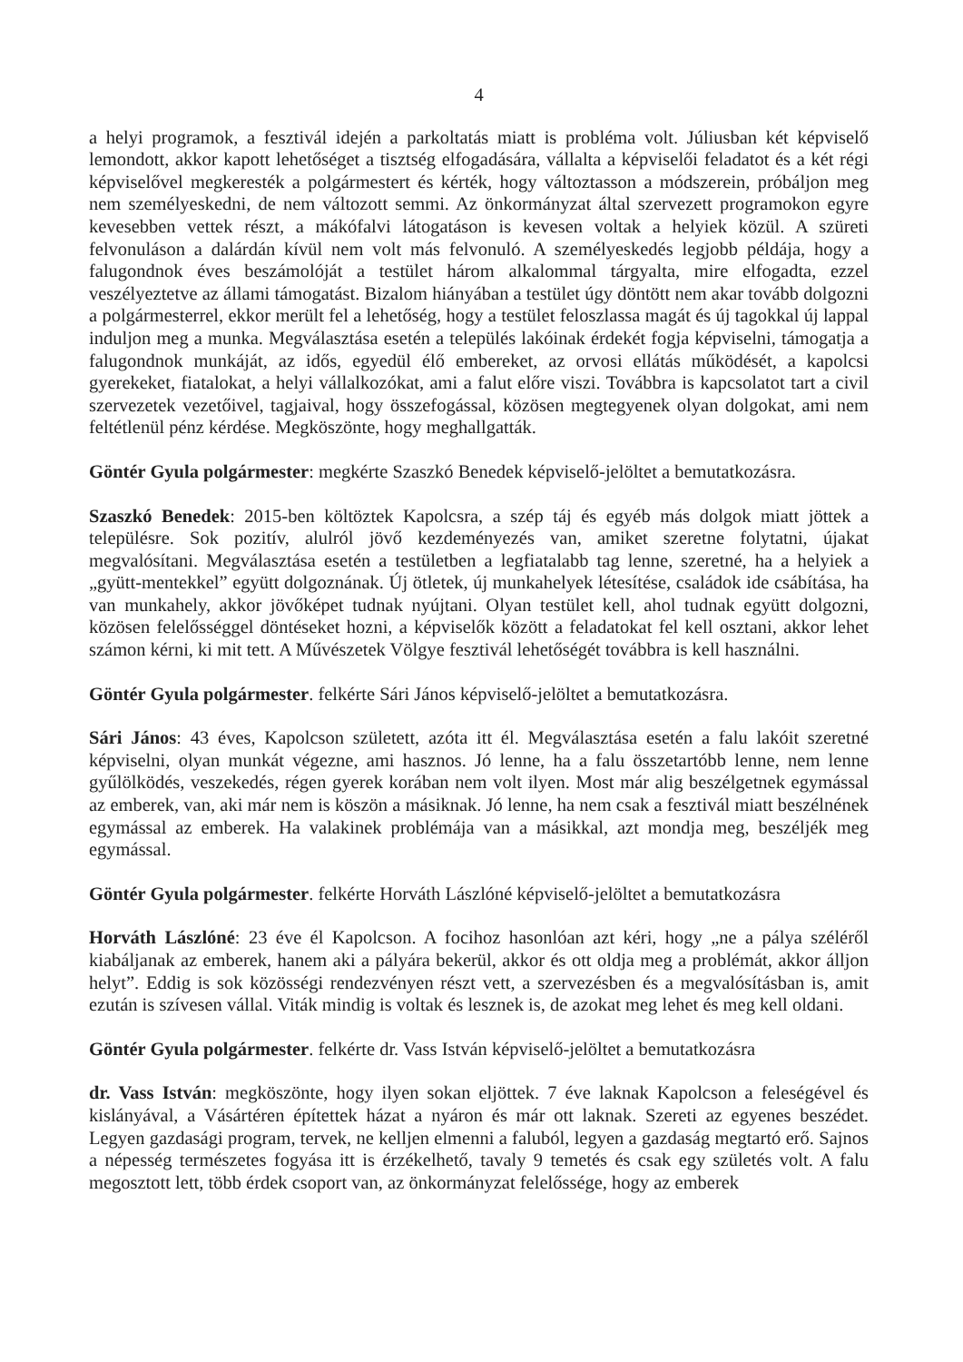4
a helyi programok, a fesztivál idején a parkoltatás miatt is probléma volt. Júliusban két képviselő lemondott, akkor kapott lehetőséget a tisztség elfogadására, vállalta a képviselői feladatot és a két régi képviselővel megkeresték a polgármestert és kérték, hogy változtasson a módszerein, próbáljon meg nem személyeskedni, de nem változott semmi. Az önkormányzat által szervezett programokon egyre kevesebben vettek részt, a mákófalvi látogatáson is kevesen voltak a helyiek közül. A szüreti felvonuláson a dalárdán kívül nem volt más felvonuló. A személyeskedés legjobb példája, hogy a falugondnok éves beszámolóját a testület három alkalommal tárgyalta, mire elfogadta, ezzel veszélyeztetve az állami támogatást. Bizalom hiányában a testület úgy döntött nem akar tovább dolgozni a polgármesterrel, ekkor merült fel a lehetőség, hogy a testület feloszlassa magát és új tagokkal új lappal induljon meg a munka. Megválasztása esetén a település lakóinak érdekét fogja képviselni, támogatja a falugondnok munkáját, az idős, egyedül élő embereket, az orvosi ellátás működését, a kapolcsi gyerekeket, fiatalokat, a helyi vállalkozókat, ami a falut előre viszi. Továbbra is kapcsolatot tart a civil szervezetek vezetőivel, tagjaival, hogy összefogással, közösen megtegyenek olyan dolgokat, ami nem feltétlenül pénz kérdése. Megköszönte, hogy meghallgatták.
Göntér Gyula polgármester: megkérte Szaszkó Benedek képviselő-jelöltet a bemutatkozásra.
Szaszkó Benedek: 2015-ben költöztek Kapolcsra, a szép táj és egyéb más dolgok miatt jöttek a településre. Sok pozitív, alulról jövő kezdeményezés van, amiket szeretne folytatni, újakat megvalósítani. Megválasztása esetén a testületben a legfiatalabb tag lenne, szeretné, ha a helyiek a „gyütt-mentekkel” együtt dolgoznának. Új ötletek, új munkahelyek létesítése, családok ide csábítása, ha van munkahely, akkor jövőképet tudnak nyújtani. Olyan testület kell, ahol tudnak együtt dolgozni, közösen felelősséggel döntéseket hozni, a képviselők között a feladatokat fel kell osztani, akkor lehet számon kérni, ki mit tett. A Művészetek Völgye fesztivál lehetőségét továbbra is kell használni.
Göntér Gyula polgármester. felkérte Sári János képviselő-jelöltet a bemutatkozásra.
Sári János: 43 éves, Kapolcson született, azóta itt él. Megválasztása esetén a falu lakóit szeretné képviselni, olyan munkát végezne, ami hasznos. Jó lenne, ha a falu összetartóbb lenne, nem lenne gyűlölködés, veszekedés, régen gyerek korában nem volt ilyen. Most már alig beszélgetnek egymással az emberek, van, aki már nem is köszön a másiknak. Jó lenne, ha nem csak a fesztivál miatt beszélnének egymással az emberek. Ha valakinek problémája van a másikkal, azt mondja meg, beszéljék meg egymással.
Göntér Gyula polgármester. felkérte Horváth Lászlóné képviselő-jelöltet a bemutatkozásra
Horváth Lászlóné: 23 éve él Kapolcson. A focihoz hasonlóan azt kéri, hogy „ne a pálya széléről kiabáljanak az emberek, hanem aki a pályára bekerül, akkor és ott oldja meg a problémát, akkor álljon helyt”. Eddig is sok közösségi rendezvényen részt vett, a szervezésben és a megvalósításban is, amit ezután is szívesen vállal. Viták mindig is voltak és lesznek is, de azokat meg lehet és meg kell oldani.
Göntér Gyula polgármester. felkérte dr. Vass István képviselő-jelöltet a bemutatkozásra
dr. Vass István: megköszönte, hogy ilyen sokan eljöttek. 7 éve laknak Kapolcson a feleségével és kislányával, a Vásártéren építettek házat a nyáron és már ott laknak. Szereti az egyenes beszédet. Legyen gazdasági program, tervek, ne kelljen elmenni a faluból, legyen a gazdaság megtartó erő. Sajnos a népesség természetes fogyása itt is érzékelhető, tavaly 9 temetés és csak egy születés volt. A falu megosztott lett, több érdek csoport van, az önkormányzat felelőssége, hogy az emberek